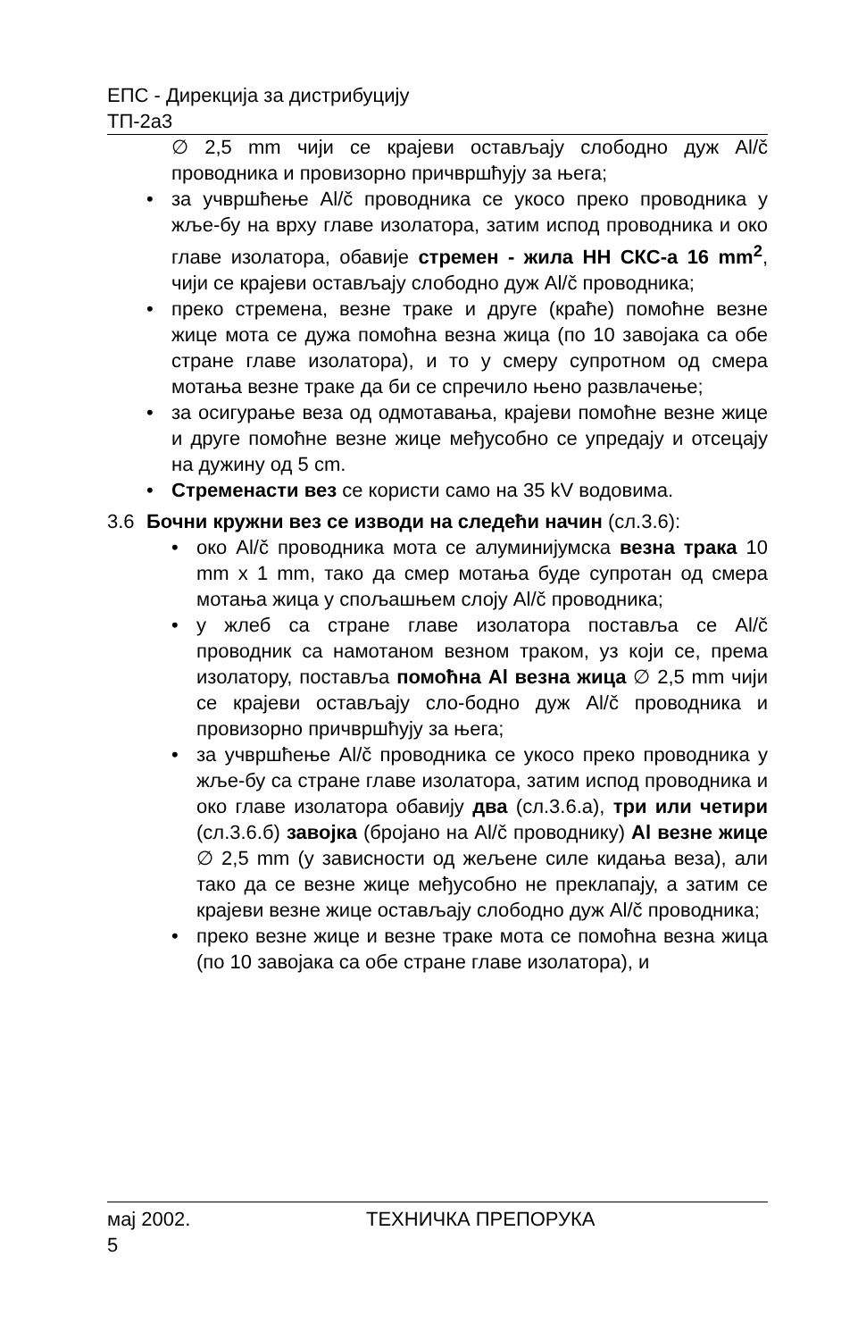ЕПС - Дирекција за дистрибуцију
ТП-2а3
∅ 2,5 mm чији се крајеви остављају слободно дуж Al/č проводника и провизорно причвршћују за њега;
• за учвршћење Al/č проводника се укосо преко проводника у жље-бу на врху главе изолатора, затим испод проводника и око главе изолатора, обавије стремен - жила НН СКС-а 16 mm<sup>2</sup>, чији се крајеви остављају слободно дуж Al/č проводника;
• преко стремена, везне траке и друге (краће) помоћне везне жице мота се дужа помоћна везна жица (по 10 завојака са обе стране главе изолатора), и то у смеру супротном од смера мотања везне траке да би се спречило њено развлачење;
• за осигурање веза од одмотавања, крајеви помоћне везне жице и друге помоћне везне жице међусобно се упредају и отсецају на дужину од 5 cm.
• Стременасти вез се користи само на 35 kV водовима.
3.6 Бочни кружни вез се изводи на следећи начин (сл.3.6):
• око Al/č проводника мота се алуминијумска везна трака 10 mm x 1 mm, тако да смер мотања буде супротан од смера мотања жица у спољашњем слоју Al/č проводника;
• у жлеб са стране главе изолатора поставља се Al/č проводник са намотаном везном траком, уз који се, према изолатору, поставља помоћна Al везна жица ∅ 2,5 mm чији се крајеви остављају сло-бодно дуж Al/č проводника и провизорно причвршћују за њега;
• за учвршћење Al/č проводника се укосо преко проводника у жље-бу са стране главе изолатора, затим испод проводника и око главе изолатора обавију два (сл.3.6.а), три или четири (сл.3.6.б) завојка (бројано на Al/č проводнику) Al везне жице ∅ 2,5 mm (у зависности од жељене силе кидања веза), али тако да се везне жице међусобно не преклапају, а затим се крајеви везне жице остављају слободно дуж Al/č проводника;
• преко везне жице и везне траке мота се помоћна везна жица (по 10 завојака са обе стране главе изолатора), и
мај 2002. ТЕХНИЧКА ПРЕПОРУКА
5